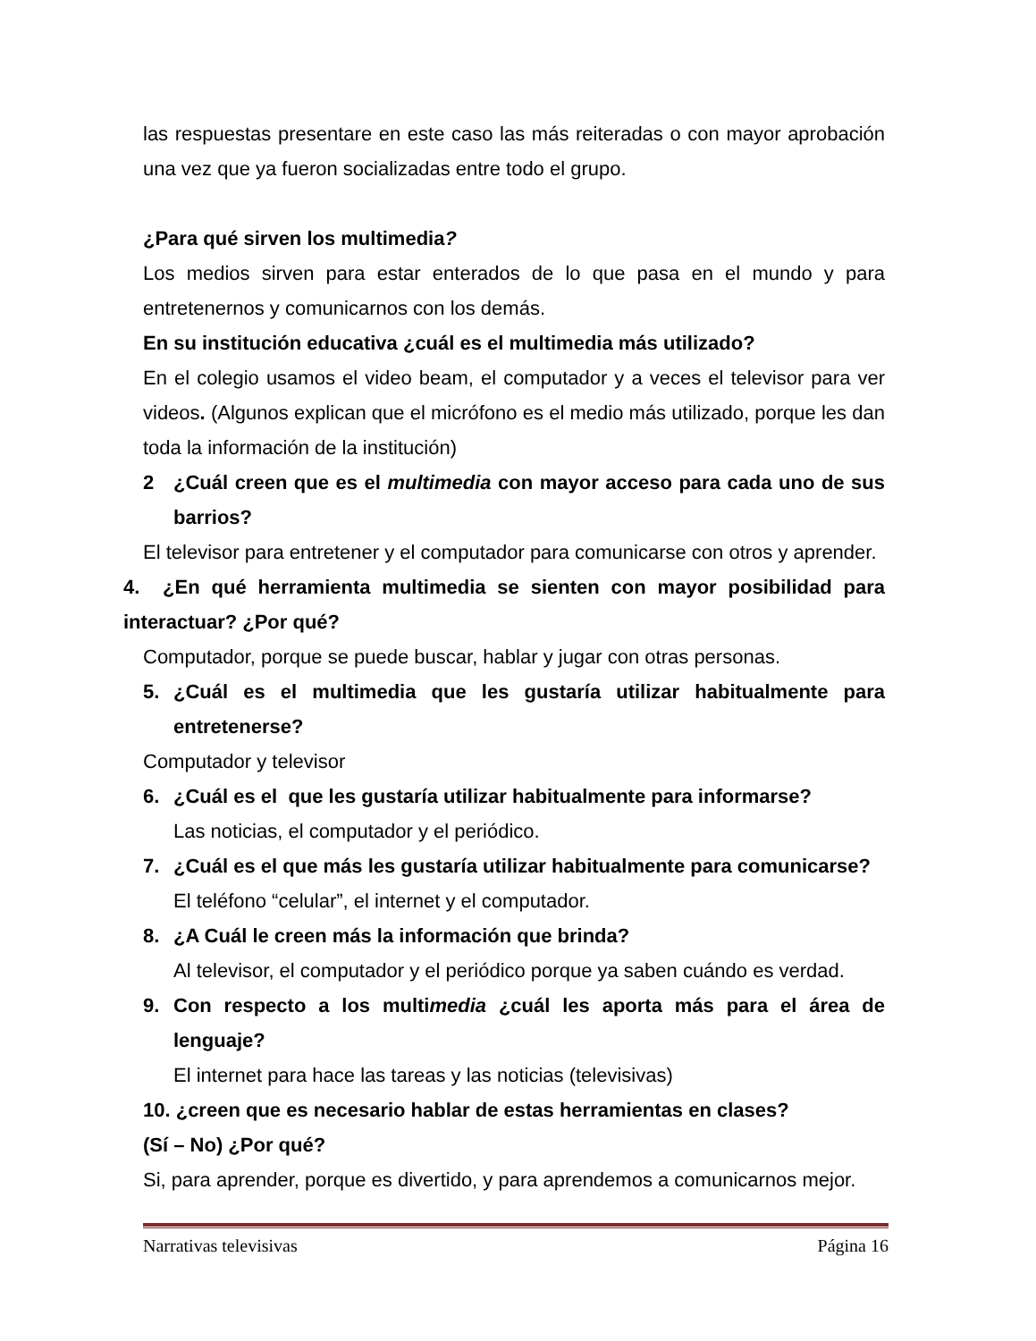las respuestas presentare en este caso las más reiteradas o con mayor aprobación una vez que ya fueron socializadas entre todo el grupo.
¿Para qué sirven los multimedia?
Los medios sirven para estar enterados de lo que pasa en el mundo y para entretenernos y comunicarnos con los demás.
En su institución educativa ¿cuál es el multimedia más utilizado?
En el colegio usamos el video beam, el computador y a veces el televisor para ver videos. (Algunos explican que el micrófono es el medio más utilizado, porque les dan toda la información de la institución)
2 ¿Cuál creen que es el multimedia con mayor acceso para cada uno de sus barrios?
El televisor para entretener y el computador para comunicarse con otros y aprender.
4. ¿En qué herramienta multimedia se sienten con mayor posibilidad para interactuar? ¿Por qué?
Computador, porque se puede buscar, hablar y jugar con otras personas.
5. ¿Cuál es el multimedia que les gustaría utilizar habitualmente para entretenerse?
Computador y televisor
6. ¿Cuál es el que les gustaría utilizar habitualmente para informarse?
Las noticias, el computador y el periódico.
7. ¿Cuál es el que más les gustaría utilizar habitualmente para comunicarse?
El teléfono “celular”, el internet y el computador.
8. ¿A Cuál le creen más la información que brinda?
Al televisor, el computador y el periódico porque ya saben cuándo es verdad.
9. Con respecto a los multimedia ¿cuál les aporta más para el área de lenguaje?
El internet para hace las tareas y las noticias (televisivas)
10. ¿creen que es necesario hablar de estas herramientas en clases?
(Sí – No) ¿Por qué?
Si, para aprender, porque es divertido, y para aprendemos a comunicarnos mejor.
Narrativas televisivas Página 16